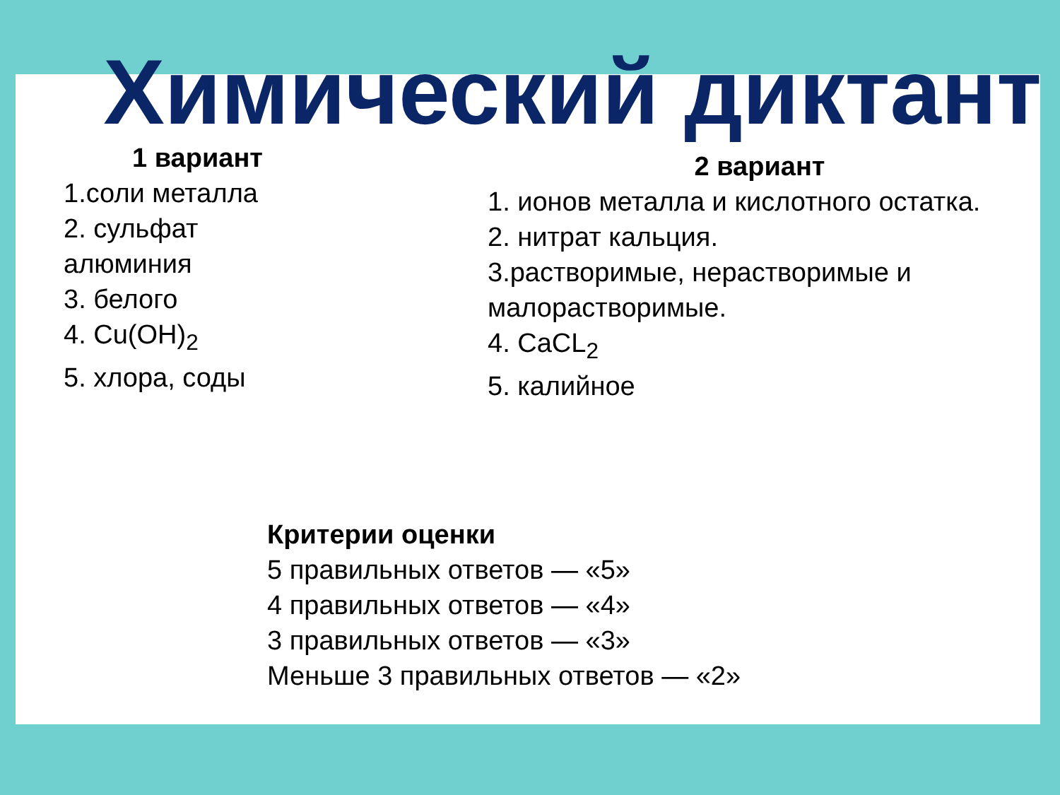Химический диктант
1 вариант
1.соли металла
2. сульфат
алюминия
3. белого
4. Cu(OH)<sub>2</sub>
5. хлора, соды
2 вариант
1. ионов металла и кислотного остатка.
2. нитрат кальция.
3.растворимые, нерастворимые и малорастворимые.
4. CaCL<sub>2</sub>
5. калийное
Критерии оценки
5 правильных ответов — «5»
4 правильных ответов — «4»
3 правильных ответов — «3»
Меньше 3 правильных ответов — «2»